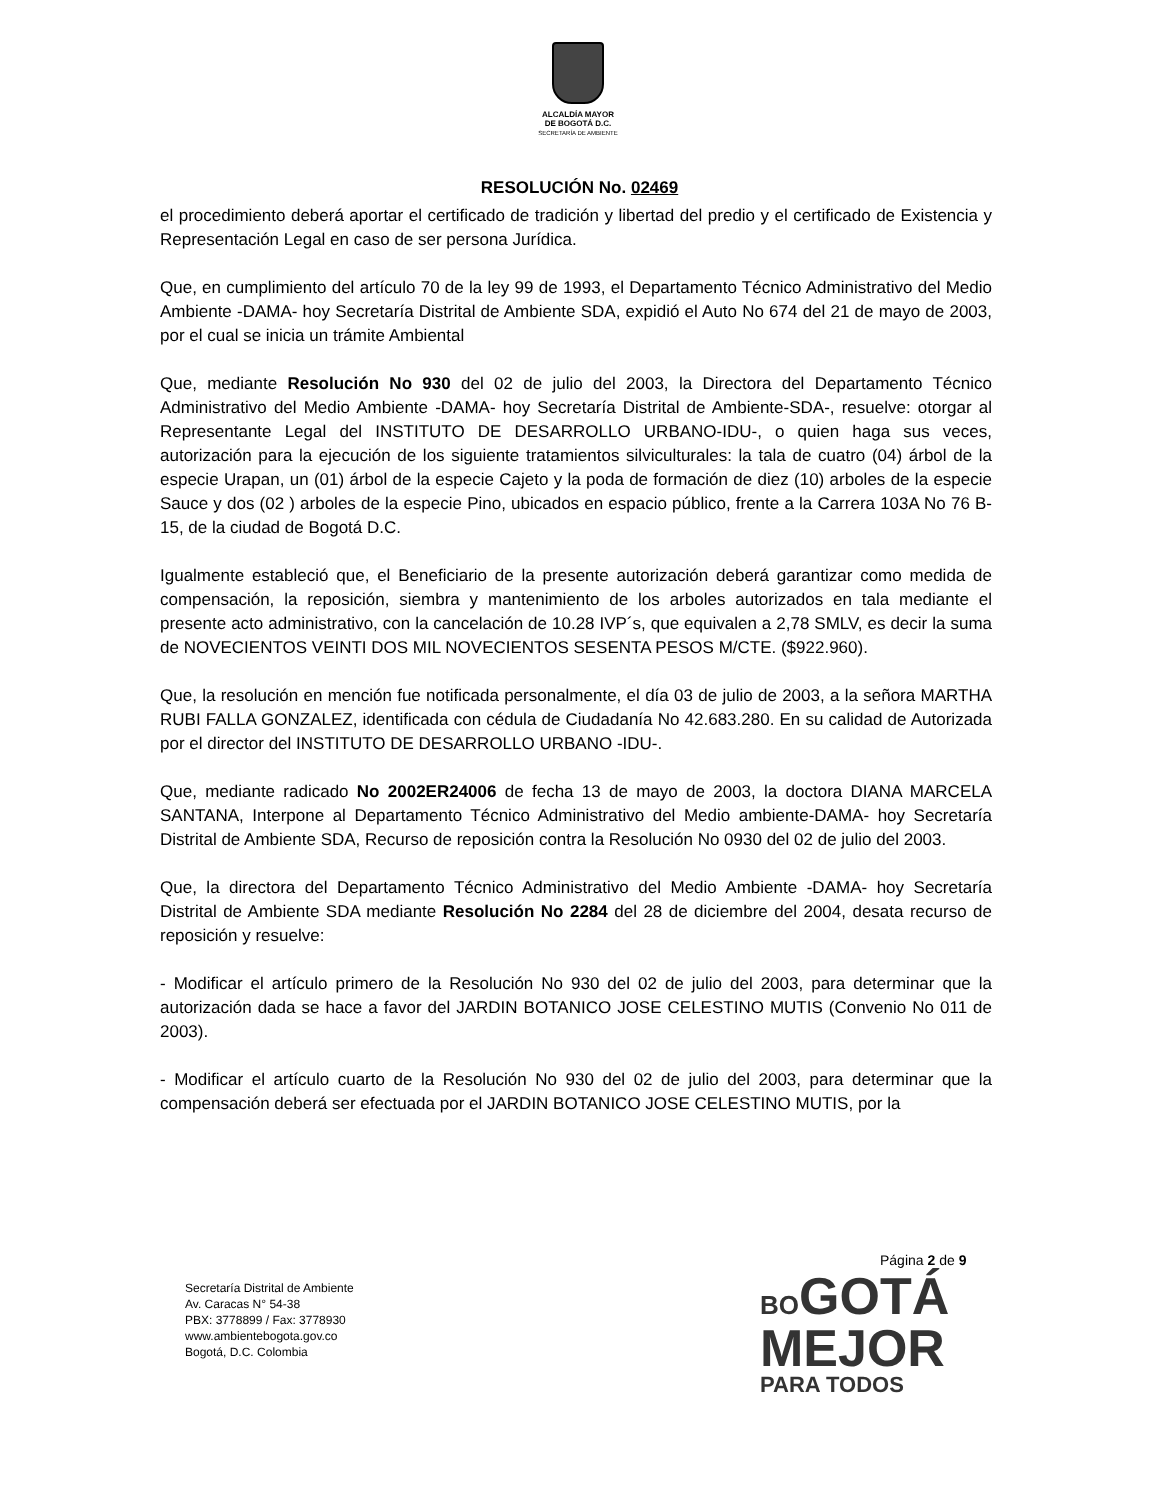ALCALDÍA MAYOR
DE BOGOTÁ D.C.
SECRETARÍA DE AMBIENTE
RESOLUCIÓN No. 02469
el procedimiento deberá aportar el certificado de tradición y libertad del predio y el certificado de Existencia y Representación Legal en caso de ser persona Jurídica.
Que, en cumplimiento del artículo 70 de la ley 99 de 1993, el Departamento Técnico Administrativo del Medio Ambiente -DAMA- hoy Secretaría Distrital de Ambiente SDA, expidió el Auto No 674 del 21 de mayo de 2003, por el cual se inicia un trámite Ambiental
Que, mediante Resolución No 930 del 02 de julio del 2003, la Directora del Departamento Técnico Administrativo del Medio Ambiente -DAMA- hoy Secretaría Distrital de Ambiente-SDA-, resuelve: otorgar al Representante Legal del INSTITUTO DE DESARROLLO URBANO-IDU-, o quien haga sus veces, autorización para la ejecución de los siguiente tratamientos silviculturales: la tala de cuatro (04) árbol de la especie Urapan, un (01) árbol de la especie Cajeto y la poda de formación de diez (10) arboles de la especie Sauce y dos (02 ) arboles de la especie Pino, ubicados en espacio público, frente a la Carrera 103A No 76 B-15, de la ciudad de Bogotá D.C.
Igualmente estableció que, el Beneficiario de la presente autorización deberá garantizar como medida de compensación, la reposición, siembra y mantenimiento de los arboles autorizados en tala mediante el presente acto administrativo, con la cancelación de 10.28 IVP´s, que equivalen a 2,78 SMLV, es decir la suma de NOVECIENTOS VEINTI DOS MIL NOVECIENTOS SESENTA PESOS M/CTE. ($922.960).
Que, la resolución en mención fue notificada personalmente, el día 03 de julio de 2003, a la señora MARTHA RUBI FALLA GONZALEZ, identificada con cédula de Ciudadanía No 42.683.280. En su calidad de Autorizada por el director del INSTITUTO DE DESARROLLO URBANO -IDU-.
Que, mediante radicado No 2002ER24006 de fecha 13 de mayo de 2003, la doctora DIANA MARCELA SANTANA, Interpone al Departamento Técnico Administrativo del Medio ambiente-DAMA- hoy Secretaría Distrital de Ambiente SDA, Recurso de reposición contra la Resolución No 0930 del 02 de julio del 2003.
Que, la directora del Departamento Técnico Administrativo del Medio Ambiente -DAMA- hoy Secretaría Distrital de Ambiente SDA mediante Resolución No 2284 del 28 de diciembre del 2004, desata recurso de reposición y resuelve:
- Modificar el artículo primero de la Resolución No 930 del 02 de julio del 2003, para determinar que la autorización dada se hace a favor del JARDIN BOTANICO JOSE CELESTINO MUTIS (Convenio No 011 de 2003).
- Modificar el artículo cuarto de la Resolución No 930 del 02 de julio del 2003, para determinar que la compensación deberá ser efectuada por el JARDIN BOTANICO JOSE CELESTINO MUTIS, por la
Página 2 de 9
Secretaría Distrital de Ambiente
Av. Caracas N° 54-38
PBX: 3778899 / Fax: 3778930
www.ambientebogota.gov.co
Bogotá, D.C. Colombia
BO GOTÁ
MEJOR
PARA TODOS